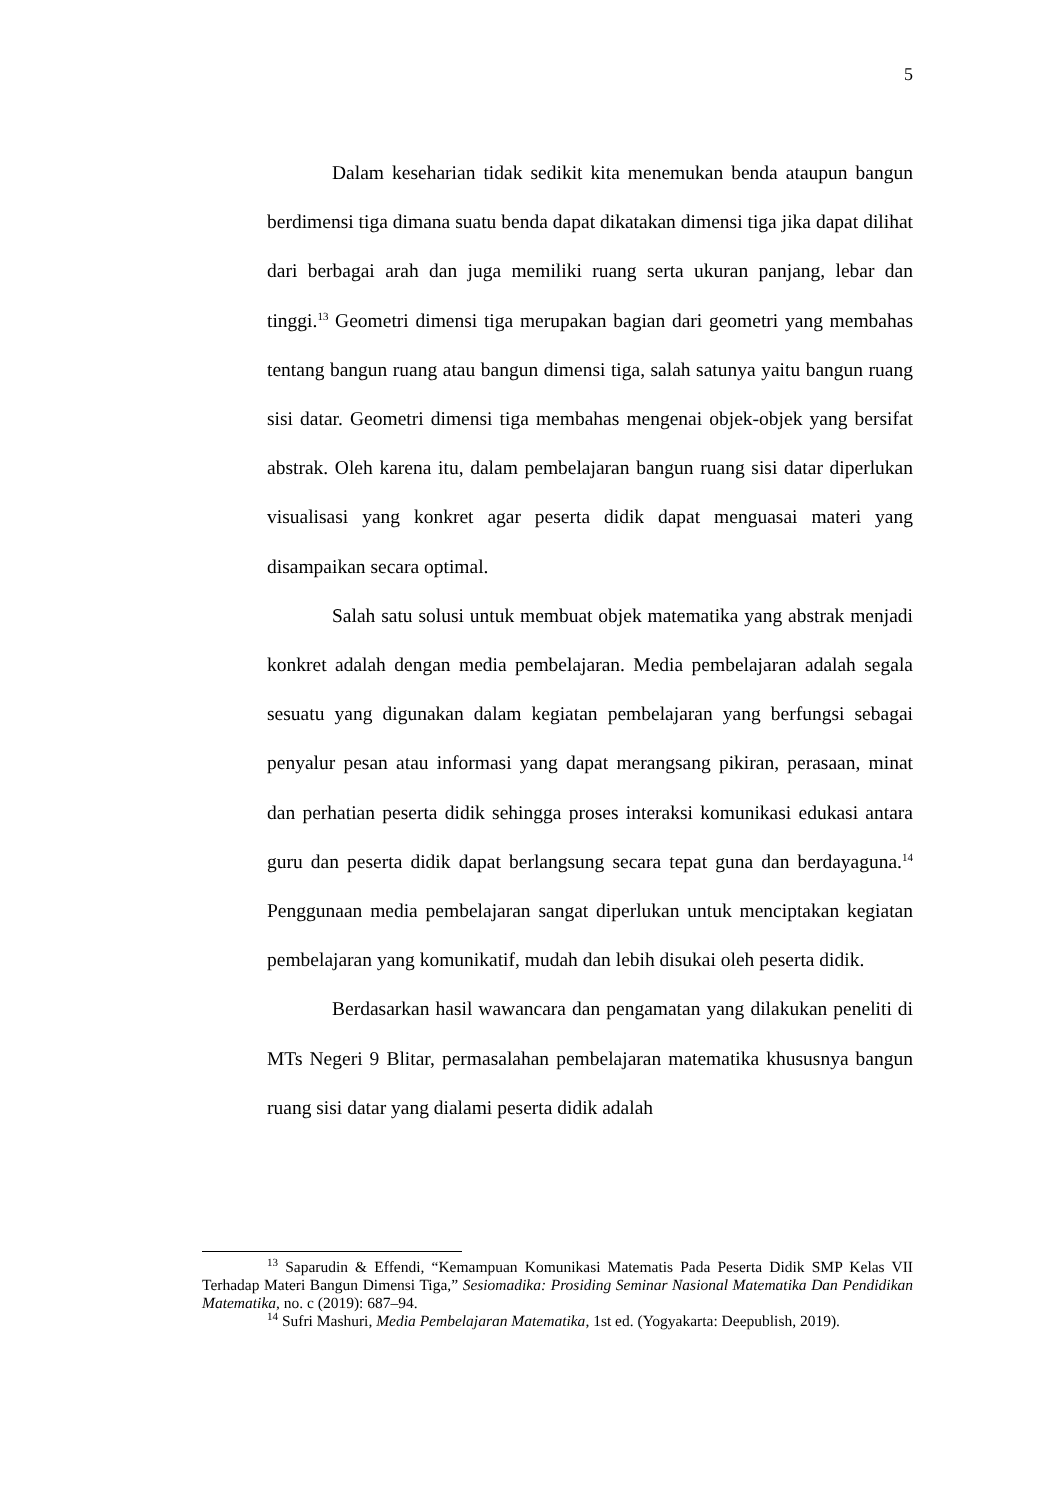5
Dalam keseharian tidak sedikit kita menemukan benda ataupun bangun berdimensi tiga dimana suatu benda dapat dikatakan dimensi tiga jika dapat dilihat dari berbagai arah dan juga memiliki ruang serta ukuran panjang, lebar dan tinggi.<sup>13</sup> Geometri dimensi tiga merupakan bagian dari geometri yang membahas tentang bangun ruang atau bangun dimensi tiga, salah satunya yaitu bangun ruang sisi datar. Geometri dimensi tiga membahas mengenai objek-objek yang bersifat abstrak. Oleh karena itu, dalam pembelajaran bangun ruang sisi datar diperlukan visualisasi yang konkret agar peserta didik dapat menguasai materi yang disampaikan secara optimal.
Salah satu solusi untuk membuat objek matematika yang abstrak menjadi konkret adalah dengan media pembelajaran. Media pembelajaran adalah segala sesuatu yang digunakan dalam kegiatan pembelajaran yang berfungsi sebagai penyalur pesan atau informasi yang dapat merangsang pikiran, perasaan, minat dan perhatian peserta didik sehingga proses interaksi komunikasi edukasi antara guru dan peserta didik dapat berlangsung secara tepat guna dan berdayaguna.<sup>14</sup> Penggunaan media pembelajaran sangat diperlukan untuk menciptakan kegiatan pembelajaran yang komunikatif, mudah dan lebih disukai oleh peserta didik.
Berdasarkan hasil wawancara dan pengamatan yang dilakukan peneliti di MTs Negeri 9 Blitar, permasalahan pembelajaran matematika khususnya bangun ruang sisi datar yang dialami peserta didik adalah
<sup>13</sup> Saparudin & Effendi, “Kemampuan Komunikasi Matematis Pada Peserta Didik SMP Kelas VII Terhadap Materi Bangun Dimensi Tiga,” Sesiomadika: Prosiding Seminar Nasional Matematika Dan Pendidikan Matematika, no. c (2019): 687–94.
<sup>14</sup> Sufri Mashuri, Media Pembelajaran Matematika, 1st ed. (Yogyakarta: Deepublish, 2019).